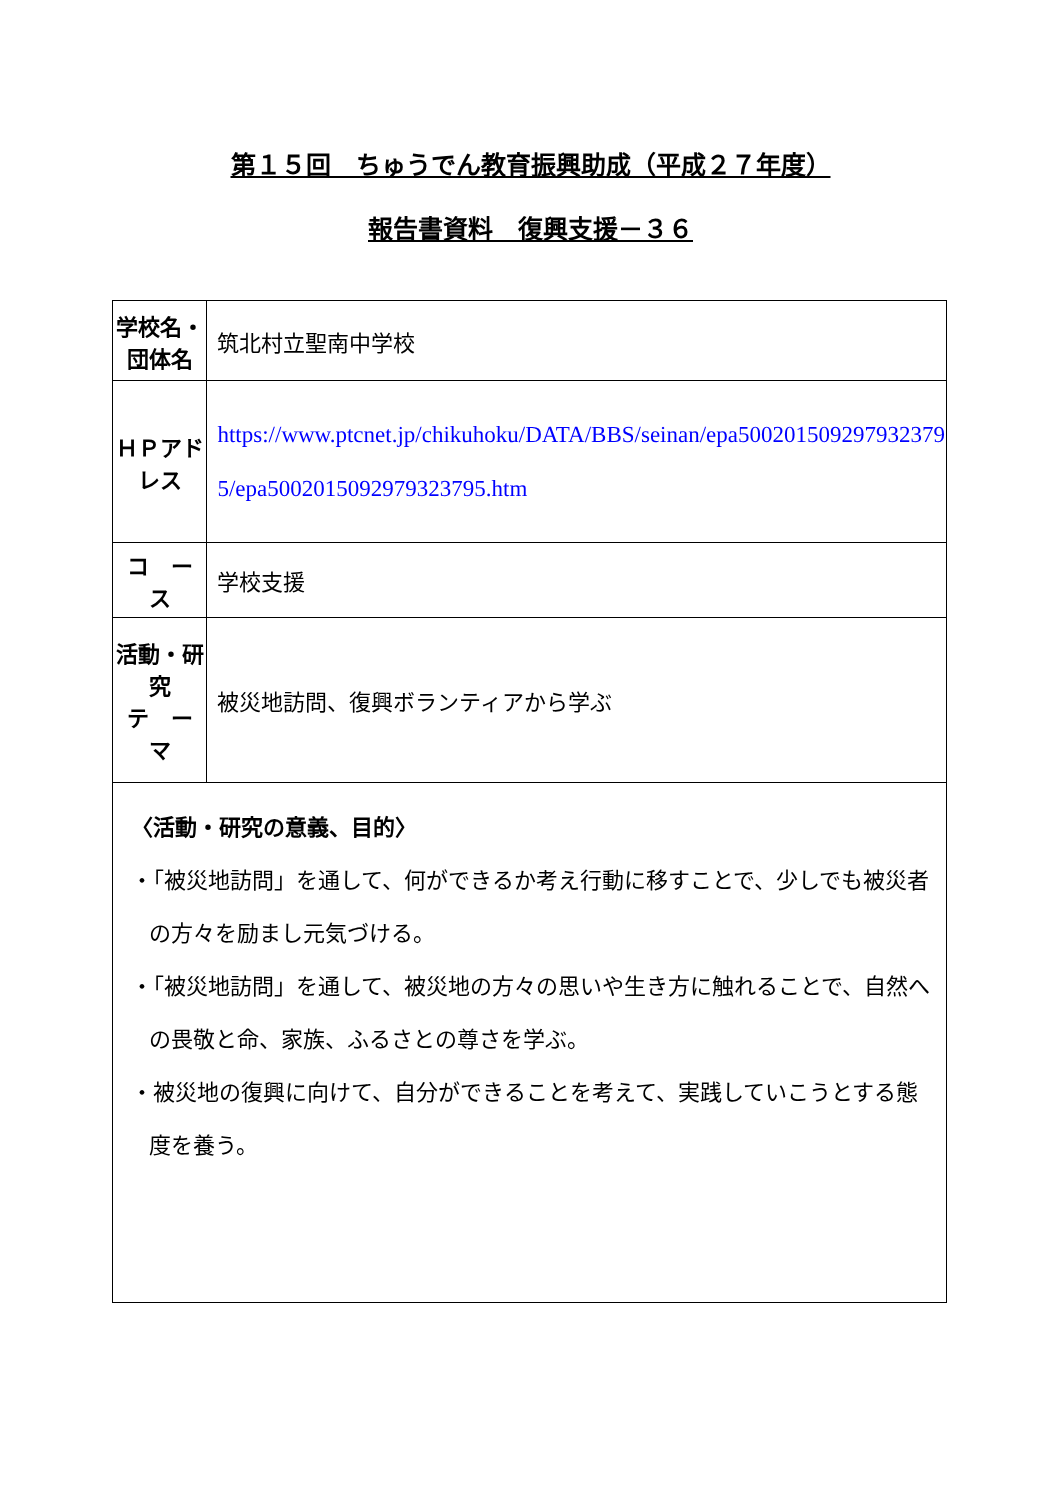第１５回　ちゅうでん教育振興助成（平成２７年度）
報告書資料　復興支援－３６
| 学校名・団体名 | 筑北村立聖南中学校 |
| ＨＰアドレス | https://www.ptcnet.jp/chikuhoku/DATA/BBS/seinan/epa500201509297932379​5/epa50020150929793​23795.htm |
| コ ー ス | 学校支援 |
| 活動・研究 テ ー マ | 被災地訪問、復興ボランティアから学ぶ |
| 〈活動・研究の意義、目的〉 ・「被災地訪問」を通して、何ができるか考え行動に移すことで、少しでも被災者の方々を励まし元気づける。 ・「被災地訪問」を通して、被災地の方々の思いや生き方に触れることで、自然への畏敬と命、家族、ふるさとの尊さを学ぶ。 ・被災地の復興に向けて、自分ができることを考えて、実践していこうとする態度を養う。 | |